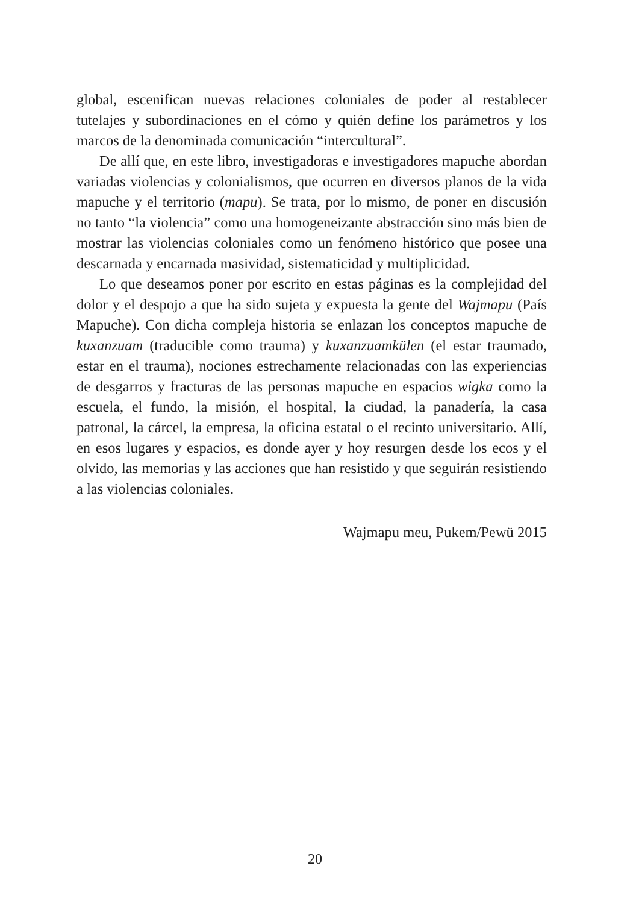global, escenifican nuevas relaciones coloniales de poder al restablecer tutelajes y subordinaciones en el cómo y quién define los parámetros y los marcos de la denominada comunicación “intercultural”.
De allí que, en este libro, investigadoras e investigadores mapuche abordan variadas violencias y colonialismos, que ocurren en diversos planos de la vida mapuche y el territorio (mapu). Se trata, por lo mismo, de poner en discusión no tanto “la violencia” como una homogeneizante abstracción sino más bien de mostrar las violencias coloniales como un fenómeno histórico que posee una descarnada y encarnada masividad, sistematicidad y multiplicidad.
Lo que deseamos poner por escrito en estas páginas es la complejidad del dolor y el despojo a que ha sido sujeta y expuesta la gente del Wajmapu (País Mapuche). Con dicha compleja historia se enlazan los conceptos mapuche de kuxanzuam (traducible como trauma) y kuxanzuamkülen (el estar traumado, estar en el trauma), nociones estrechamente relacionadas con las experiencias de desgarros y fracturas de las personas mapuche en espacios wigka como la escuela, el fundo, la misión, el hospital, la ciudad, la panadería, la casa patronal, la cárcel, la empresa, la oficina estatal o el recinto universitario. Allí, en esos lugares y espacios, es donde ayer y hoy resurgen desde los ecos y el olvido, las memorias y las acciones que han resistido y que seguirán resistiendo a las violencias coloniales.
Wajmapu meu, Pukem/Pewü 2015
20